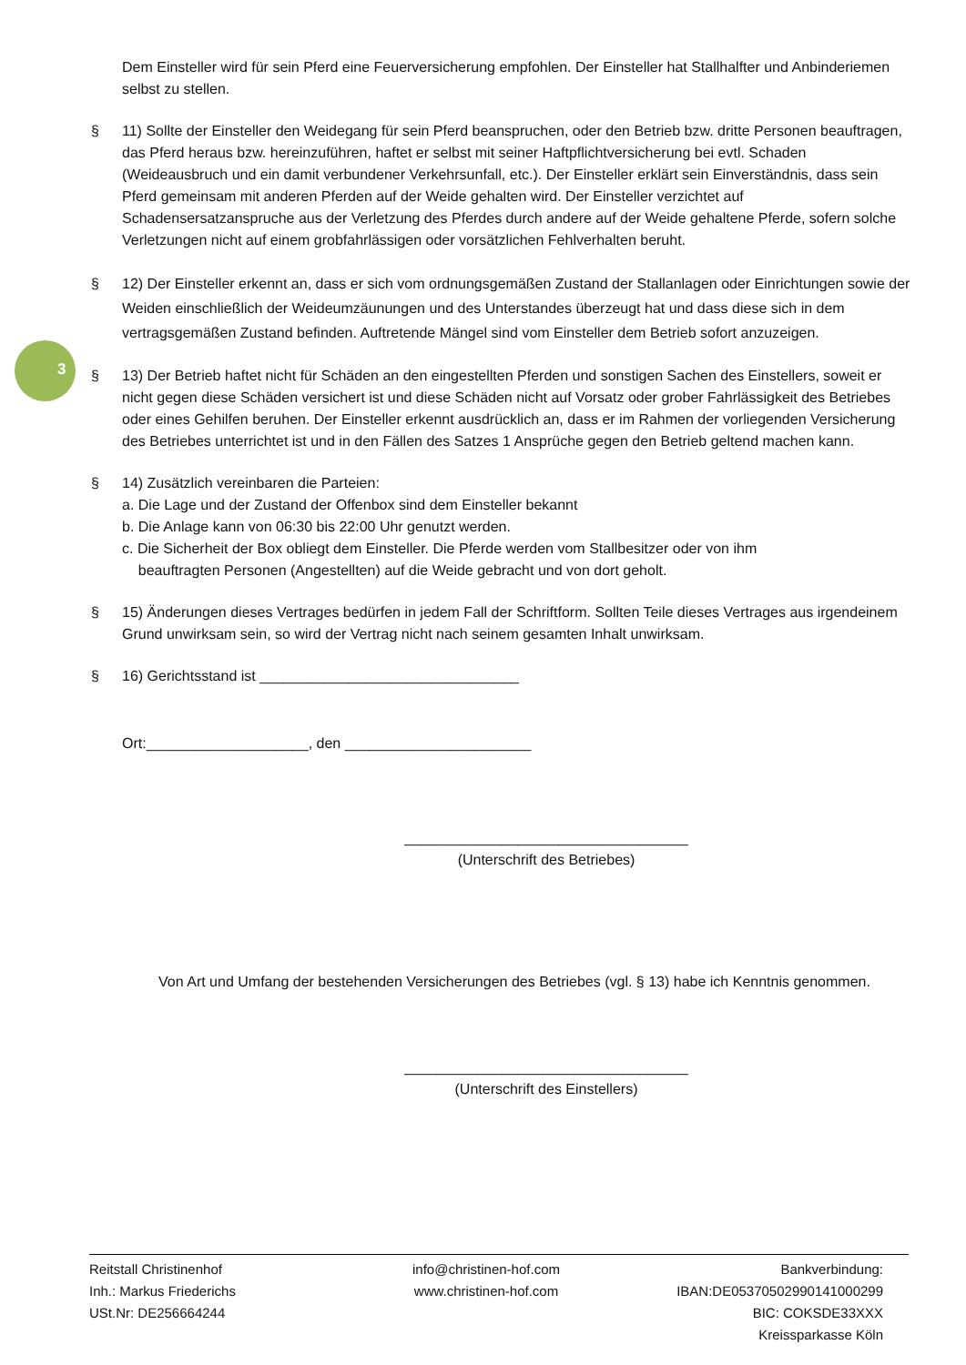3
Dem Einsteller wird für sein Pferd eine Feuerversicherung empfohlen. Der Einsteller hat Stallhalfter und Anbinderiemen selbst zu stellen.
§ 11) Sollte der Einsteller den Weidegang für sein Pferd beanspruchen, oder den Betrieb bzw. dritte Personen beauftragen, das Pferd heraus bzw. hereinzuführen, haftet er selbst mit seiner Haftpflichtversicherung bei evtl. Schaden (Weideausbruch und ein damit verbundener Verkehrsunfall, etc.). Der Einsteller erklärt sein Einverständnis, dass sein Pferd gemeinsam mit anderen Pferden auf der Weide gehalten wird. Der Einsteller verzichtet auf Schadensersatzanspruche aus der Verletzung des Pferdes durch andere auf der Weide gehaltene Pferde, sofern solche Verletzungen nicht auf einem grobfahrlässigen oder vorsätzlichen Fehlverhalten beruht.
§ 12) Der Einsteller erkennt an, dass er sich vom ordnungsgemäßen Zustand der Stallanlagen oder Einrichtungen sowie der Weiden einschließlich der Weideumzäunungen und des Unterstandes überzeugt hat und dass diese sich in dem vertragsgemäßen Zustand befinden. Auftretende Mängel sind vom Einsteller dem Betrieb sofort anzuzeigen.
§ 13) Der Betrieb haftet nicht für Schäden an den eingestellten Pferden und sonstigen Sachen des Einstellers, soweit er nicht gegen diese Schäden versichert ist und diese Schäden nicht auf Vorsatz oder grober Fahrlässigkeit des Betriebes oder eines Gehilfen beruhen. Der Einsteller erkennt ausdrücklich an, dass er im Rahmen der vorliegenden Versicherung des Betriebes unterrichtet ist und in den Fällen des Satzes 1 Ansprüche gegen den Betrieb geltend machen kann.
§ 14) Zusätzlich vereinbaren die Parteien:
a. Die Lage und der Zustand der Offenbox sind dem Einsteller bekannt
b. Die Anlage kann von 06:30 bis 22:00 Uhr genutzt werden.
c. Die Sicherheit der Box obliegt dem Einsteller. Die Pferde werden vom Stallbesitzer oder von ihm
beauftragten Personen (Angestellten) auf die Weide gebracht und von dort geholt.
§ 15) Änderungen dieses Vertrages bedürfen in jedem Fall der Schriftform. Sollten Teile dieses Vertrages aus irgendeinem Grund unwirksam sein, so wird der Vertrag nicht nach seinem gesamten Inhalt unwirksam.
§ 16) Gerichtsstand ist ________________________________
Ort:____________________, den _______________________
___________________________________
(Unterschrift des Betriebes)
Von Art und Umfang der bestehenden Versicherungen des Betriebes (vgl. § 13) habe ich Kenntnis genommen.
___________________________________
(Unterschrift des Einstellers)
Reitstall Christinenhof
Inh.: Markus Friederichs
USt.Nr: DE256664244
info@christinen-hof.com
www.christinen-hof.com
Bankverbindung:
IBAN:DE05370502990141000299
BIC: COKSDE33XXX
Kreissparkasse Köln